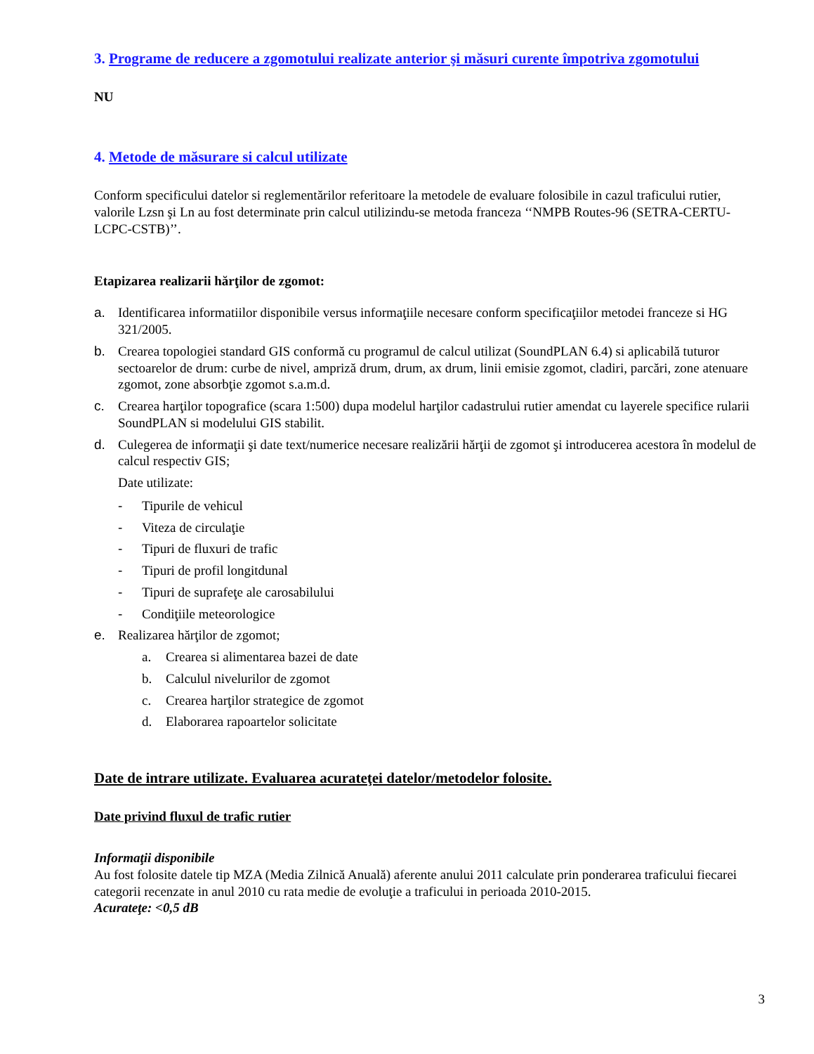3. Programe de reducere a zgomotului realizate anterior şi măsuri curente împotriva zgomotului
NU
4. Metode de măsurare si calcul utilizate
Conform specificului datelor si reglementărilor referitoare la metodele de evaluare folosibile in cazul traficului rutier, valorile Lzsn şi Ln au fost determinate prin calcul utilizindu-se metoda franceza ‘‘NMPB Routes-96 (SETRA-CERTU-LCPC-CSTB)’’.
Etapizarea realizarii hărţilor de zgomot:
a. Identificarea informatiilor disponibile versus informaţiile necesare conform specificaţiilor metodei franceze si HG 321/2005.
b. Crearea topologiei standard GIS conformă cu programul de calcul utilizat (SoundPLAN 6.4) si aplicabilă tuturor sectoarelor de drum: curbe de nivel, ampriză drum, drum, ax drum, linii emisie zgomot, cladiri, parcări, zone atenuare zgomot, zone absorbţie zgomot s.a.m.d.
c. Crearea harţilor topografice (scara 1:500) dupa modelul harţilor cadastrului rutier amendat cu layerele specifice rularii SoundPLAN si modelului GIS stabilit.
d. Culegerea de informaţii şi date text/numerice necesare realizării hărţii de zgomot şi introducerea acestora în modelul de calcul respectiv GIS;
Date utilizate:
- Tipurile de vehicul
- Viteza de circulaţie
- Tipuri de fluxuri de trafic
- Tipuri de profil longitdunal
- Tipuri de suprafeţe ale carosabilului
- Condiţiile meteorologice
e. Realizarea hărţilor de zgomot;
a. Crearea si alimentarea bazei de date
b. Calculul nivelurilor de zgomot
c. Crearea harţilor strategice de zgomot
d. Elaborarea rapoartelor solicitate
Date de intrare utilizate. Evaluarea acurateţei datelor/metodelor folosite.
Date privind fluxul de trafic rutier
Informaţii disponibile
Au fost folosite datele tip MZA (Media Zilnică Anuală) aferente anului 2011 calculate prin ponderarea traficului fiecarei categorii recenzate in anul 2010 cu rata medie de evoluţie a traficului in perioada 2010-2015.
Acurateţe: <0,5 dB
3